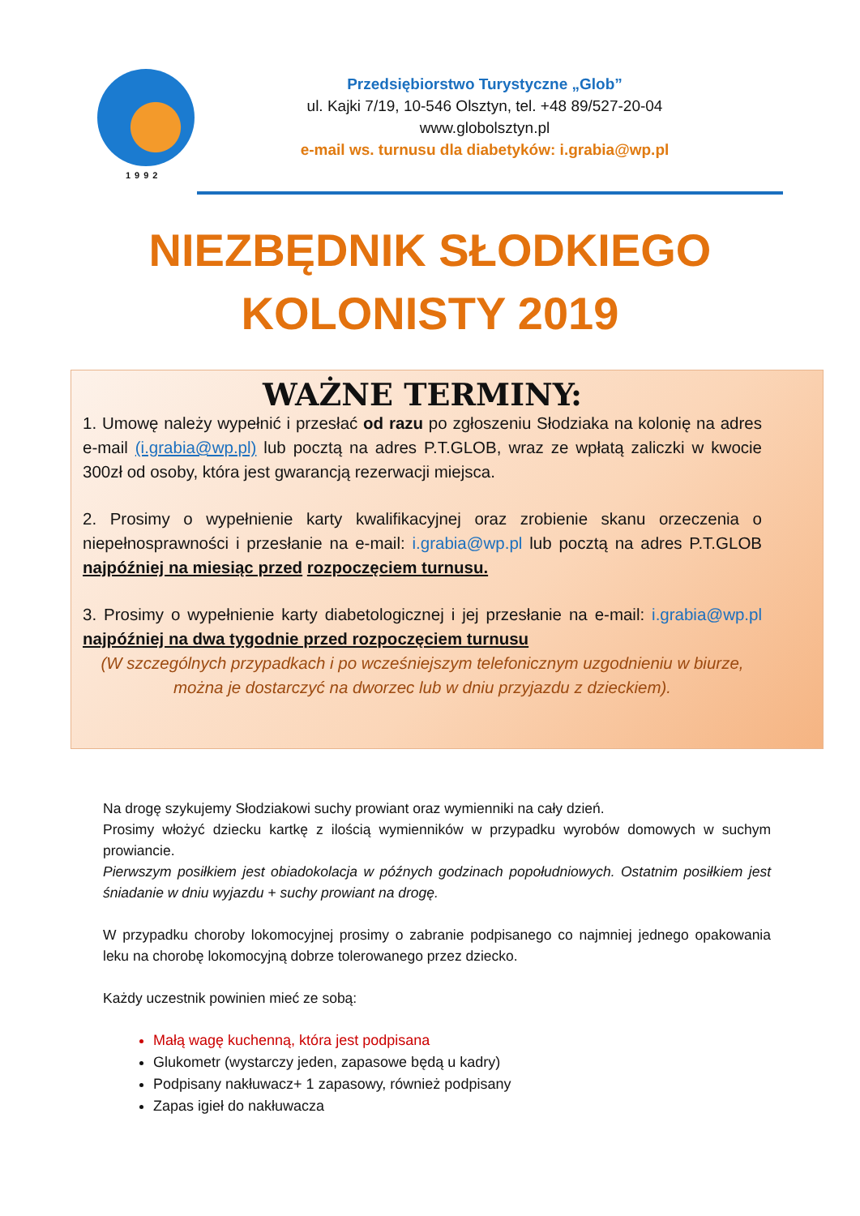1992
Przedsiębiorstwo Turystyczne „Glob”
ul. Kajki 7/19, 10-546 Olsztyn, tel. +48 89/527-20-04
www.globolsztyn.pl
e-mail ws. turnusu dla diabetyków: i.grabia@wp.pl
NIEZBĘDNIK SŁODKIEGO
KOLONISTY 2019
WAŻNE TERMINY:
1. Umowę należy wypełnić i przesłać od razu po zgłoszeniu Słodziaka na kolonię na adres e-mail (i.grabia@wp.pl) lub pocztą na adres P.T.GLOB, wraz ze wpłatą zaliczki w kwocie 300zł od osoby, która jest gwarancją rezerwacji miejsca.
2. Prosimy o wypełnienie karty kwalifikacyjnej oraz zrobienie skanu orzeczenia o niepełnosprawności i przesłanie na e-mail: i.grabia@wp.pl lub pocztą na adres P.T.GLOB najpóźniej na miesiąc przed rozpoczęciem turnusu.
3. Prosimy o wypełnienie karty diabetologicznej i jej przesłanie na e-mail: i.grabia@wp.pl najpóźniej na dwa tygodnie przed rozpoczęciem turnusu
(W szczególnych przypadkach i po wcześniejszym telefonicznym uzgodnieniu w biurze, można je dostarczyć na dworzec lub w dniu przyjazdu z dzieckiem).
Na drogę szykujemy Słodziakowi suchy prowiant oraz wymienniki na cały dzień.
Prosimy włożyć dziecku kartkę z ilością wymienników w przypadku wyrobów domowych w suchym prowiancie.
Pierwszym posiłkiem jest obiadokolacja w późnych godzinach popołudniowych. Ostatnim posiłkiem jest śniadanie w dniu wyjazdu + suchy prowiant na drogę.
W przypadku choroby lokomocyjnej prosimy o zabranie podpisanego co najmniej jednego opakowania leku na chorobę lokomocyjną dobrze tolerowanego przez dziecko.
Każdy uczestnik powinien mieć ze sobą:
Małą wagę kuchenną, która jest podpisana
Glukometr (wystarczy jeden, zapasowe będą u kadry)
Podpisany nakłuwacz+ 1 zapasowy, również podpisany
Zapas igieł do nakłuwacza